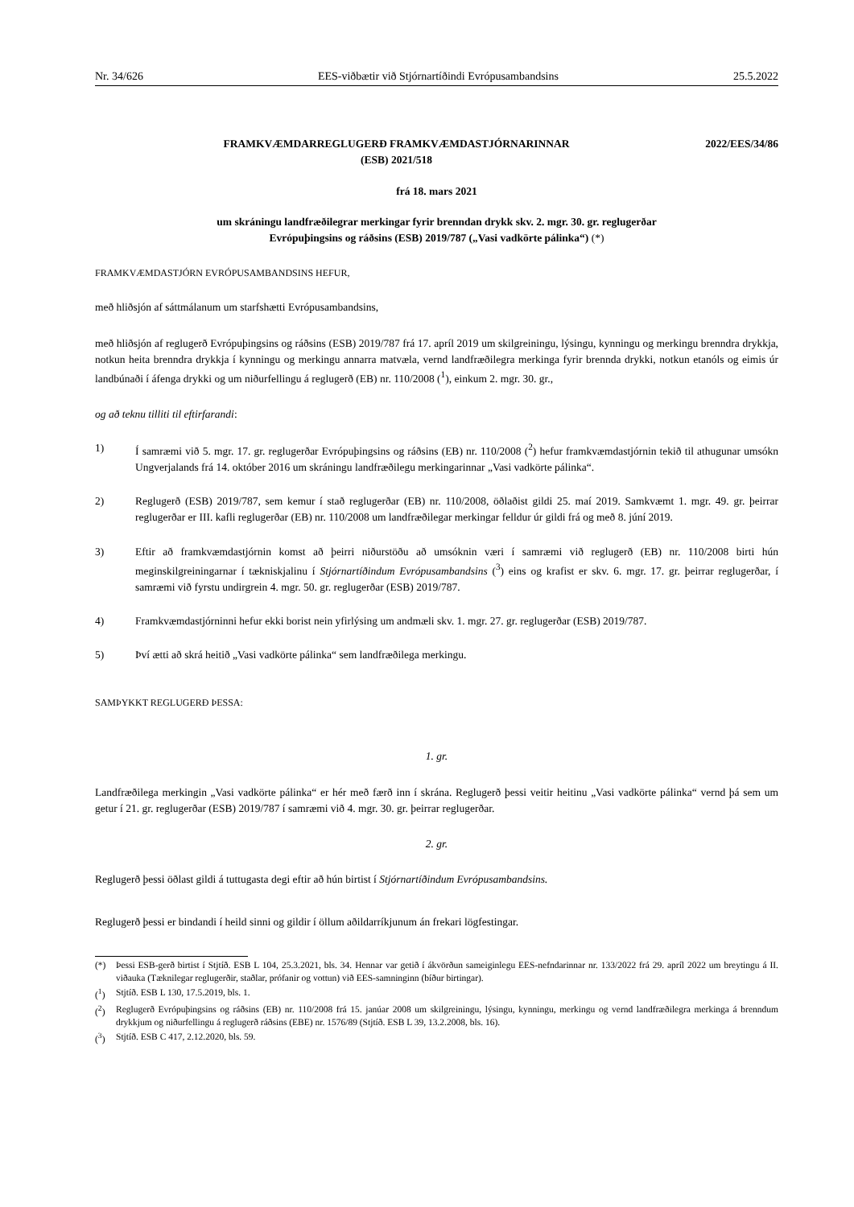Nr. 34/626 EES-viðbætir við Stjórnartíðindi Evrópusambandsins 25.5.2022
FRAMKVÆMDARREGLUGERÐ FRAMKVÆMDASTJÓRNARINNAR
(ESB) 2021/518
2022/EES/34/86
frá 18. mars 2021
um skráningu landfræðilegrar merkingar fyrir brenndan drykk skv. 2. mgr. 30. gr. reglugerðar
Evrópuþingsins og ráðsins (ESB) 2019/787 („Vasi vadkörte pálinka“) (*)
FRAMKVÆMDASTJÓRN EVRÓPUSAMBANDSINS HEFUR,
með hliðsjón af sáttmálanum um starfshætti Evrópusambandsins,
með hliðsjón af reglugerð Evrópuþingsins og ráðsins (ESB) 2019/787 frá 17. apríl 2019 um skilgreiningu, lýsingu, kynningu og merkingu brenndra drykkja, notkun heita brenndra drykkja í kynningu og merkingu annarra matvæla, vernd landfræðilegra merkinga fyrir brennda drykki, notkun etanóls og eimis úr landbúnaði í áfenga drykki og um niðurfellingu á reglugerð (EB) nr. 110/2008 (<sup>1</sup>), einkum 2. mgr. 30. gr.,
og að teknu tilliti til eftirfarandi:
1) Í samræmi við 5. mgr. 17. gr. reglugerðar Evrópuþingsins og ráðsins (EB) nr. 110/2008 (<sup>2</sup>) hefur framkvæmdastjórnin tekið til athugunar umsókn Ungverjalands frá 14. október 2016 um skráningu landfræðilegu merkingarinnar „Vasi vadkörte pálinka“.
2) Reglugerð (ESB) 2019/787, sem kemur í stað reglugerðar (EB) nr. 110/2008, öðlaðist gildi 25. maí 2019. Samkvæmt 1. mgr. 49. gr. þeirrar reglugerðar er III. kafli reglugerðar (EB) nr. 110/2008 um landfræðilegar merkingar felldur úr gildi frá og með 8. júní 2019.
3) Eftir að framkvæmdastjórnin komst að þeirri niðurstöðu að umsóknin væri í samræmi við reglugerð (EB) nr. 110/2008 birti hún meginskilgreiningarnar í tækniskjalinu í Stjórnartíðindum Evrópusambandsins (<sup>3</sup>) eins og krafist er skv. 6. mgr. 17. gr. þeirrar reglugerðar, í samræmi við fyrstu undirgrein 4. mgr. 50. gr. reglugerðar (ESB) 2019/787.
4) Framkvæmdastjórninni hefur ekki borist nein yfirlýsing um andmæli skv. 1. mgr. 27. gr. reglugerðar (ESB) 2019/787.
5) Því ætti að skrá heitið „Vasi vadkörte pálinka“ sem landfræðilega merkingu.
SAMÞYKKT REGLUGERÐ ÞESSA:
1. gr.
Landfræðilega merkingin „Vasi vadkörte pálinka“ er hér með færð inn í skrána. Reglugerð þessi veitir heitinu „Vasi vadkörte pálinka“ vernd þá sem um getur í 21. gr. reglugerðar (ESB) 2019/787 í samræmi við 4. mgr. 30. gr. þeirrar reglugerðar.
2. gr.
Reglugerð þessi öðlast gildi á tuttugasta degi eftir að hún birtist í Stjórnartíðindum Evrópusambandsins.
Reglugerð þessi er bindandi í heild sinni og gildir í öllum aðildarríkjunum án frekari lögfestingar.
(*) Þessi ESB-gerð birtist í Stjtíð. ESB L 104, 25.3.2021, bls. 34. Hennar var getið í ákvörðun sameiginlegu EES-nefndarinnar nr. 133/2022 frá 29. apríl 2022 um breytingu á II. viðauka (Tæknilegar reglugerðir, staðlar, prófanir og vottun) við EES-samninginn (bíður birtingar).
(<sup>1</sup>) Stjtíð. ESB L 130, 17.5.2019, bls. 1.
(<sup>2</sup>) Reglugerð Evrópuþingsins og ráðsins (EB) nr. 110/2008 frá 15. janúar 2008 um skilgreiningu, lýsingu, kynningu, merkingu og vernd landfræðilegra merkinga á brenndum drykkjum og niðurfellingu á reglugerð ráðsins (EBE) nr. 1576/89 (Stjtíð. ESB L 39, 13.2.2008, bls. 16).
(<sup>3</sup>) Stjtíð. ESB C 417, 2.12.2020, bls. 59.